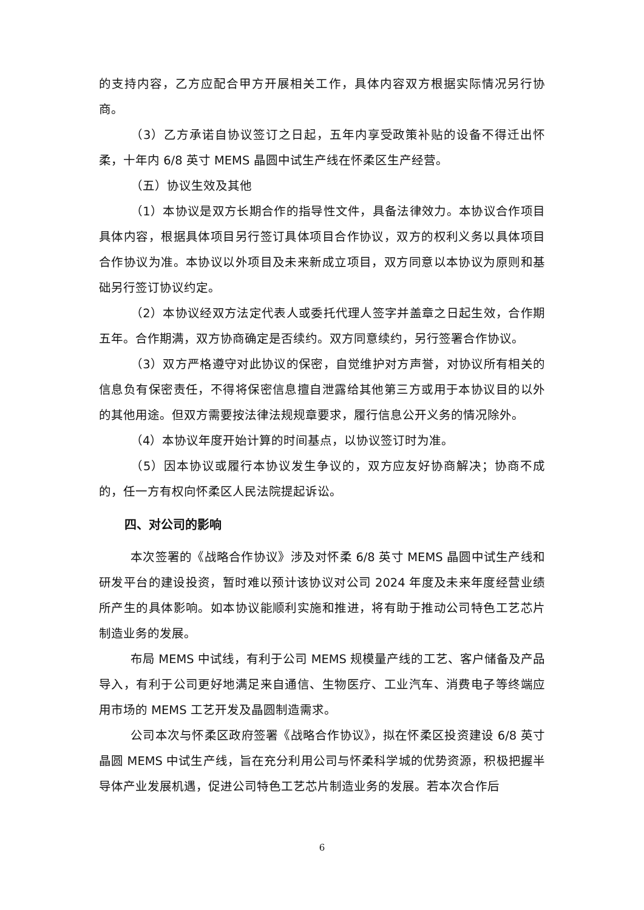的支持内容，乙方应配合甲方开展相关工作，具体内容双方根据实际情况另行协商。
（3）乙方承诺自协议签订之日起，五年内享受政策补贴的设备不得迁出怀柔，十年内 6/8 英寸 MEMS 晶圆中试生产线在怀柔区生产经营。
（五）协议生效及其他
（1）本协议是双方长期合作的指导性文件，具备法律效力。本协议合作项目具体内容，根据具体项目另行签订具体项目合作协议，双方的权利义务以具体项目合作协议为准。本协议以外项目及未来新成立项目，双方同意以本协议为原则和基础另行签订协议约定。
（2）本协议经双方法定代表人或委托代理人签字并盖章之日起生效，合作期五年。合作期满，双方协商确定是否续约。双方同意续约，另行签署合作协议。
（3）双方严格遵守对此协议的保密，自觉维护对方声誉，对协议所有相关的信息负有保密责任，不得将保密信息擅自泄露给其他第三方或用于本协议目的以外的其他用途。但双方需要按法律法规规章要求，履行信息公开义务的情况除外。
（4）本协议年度开始计算的时间基点，以协议签订时为准。
（5）因本协议或履行本协议发生争议的，双方应友好协商解决；协商不成的，任一方有权向怀柔区人民法院提起诉讼。
四、对公司的影响
本次签署的《战略合作协议》涉及对怀柔 6/8 英寸 MEMS 晶圆中试生产线和研发平台的建设投资，暂时难以预计该协议对公司 2024 年度及未来年度经营业绩所产生的具体影响。如本协议能顺利实施和推进，将有助于推动公司特色工艺芯片制造业务的发展。
布局 MEMS 中试线，有利于公司 MEMS 规模量产线的工艺、客户储备及产品导入，有利于公司更好地满足来自通信、生物医疗、工业汽车、消费电子等终端应用市场的 MEMS 工艺开发及晶圆制造需求。
公司本次与怀柔区政府签署《战略合作协议》，拟在怀柔区投资建设 6/8 英寸晶圆 MEMS 中试生产线，旨在充分利用公司与怀柔科学城的优势资源，积极把握半导体产业发展机遇，促进公司特色工艺芯片制造业务的发展。若本次合作后
6